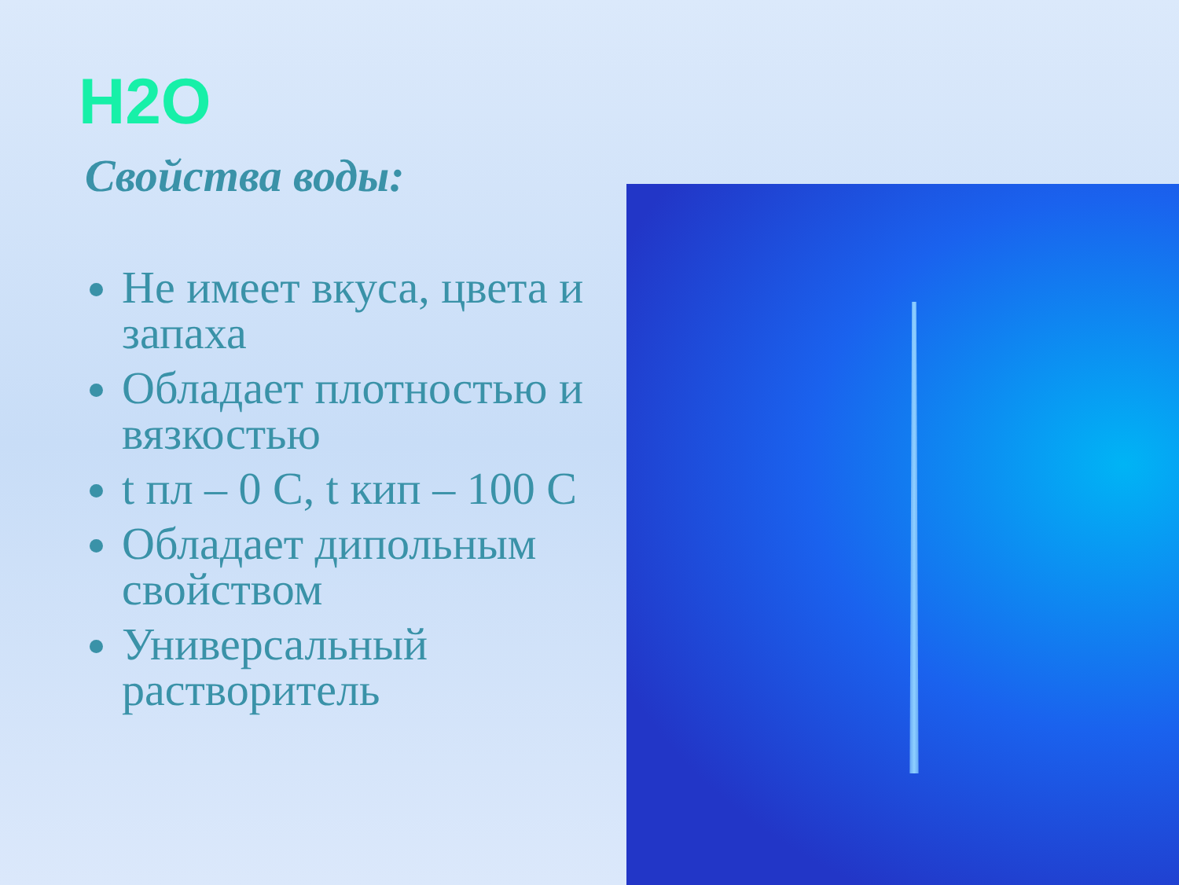H2O
Свойства воды:
Не имеет вкуса, цвета и запаха
Обладает плотностью и вязкостью
t пл – 0 С, t кип – 100 С
Обладает дипольным свойством
Универсальный растворитель